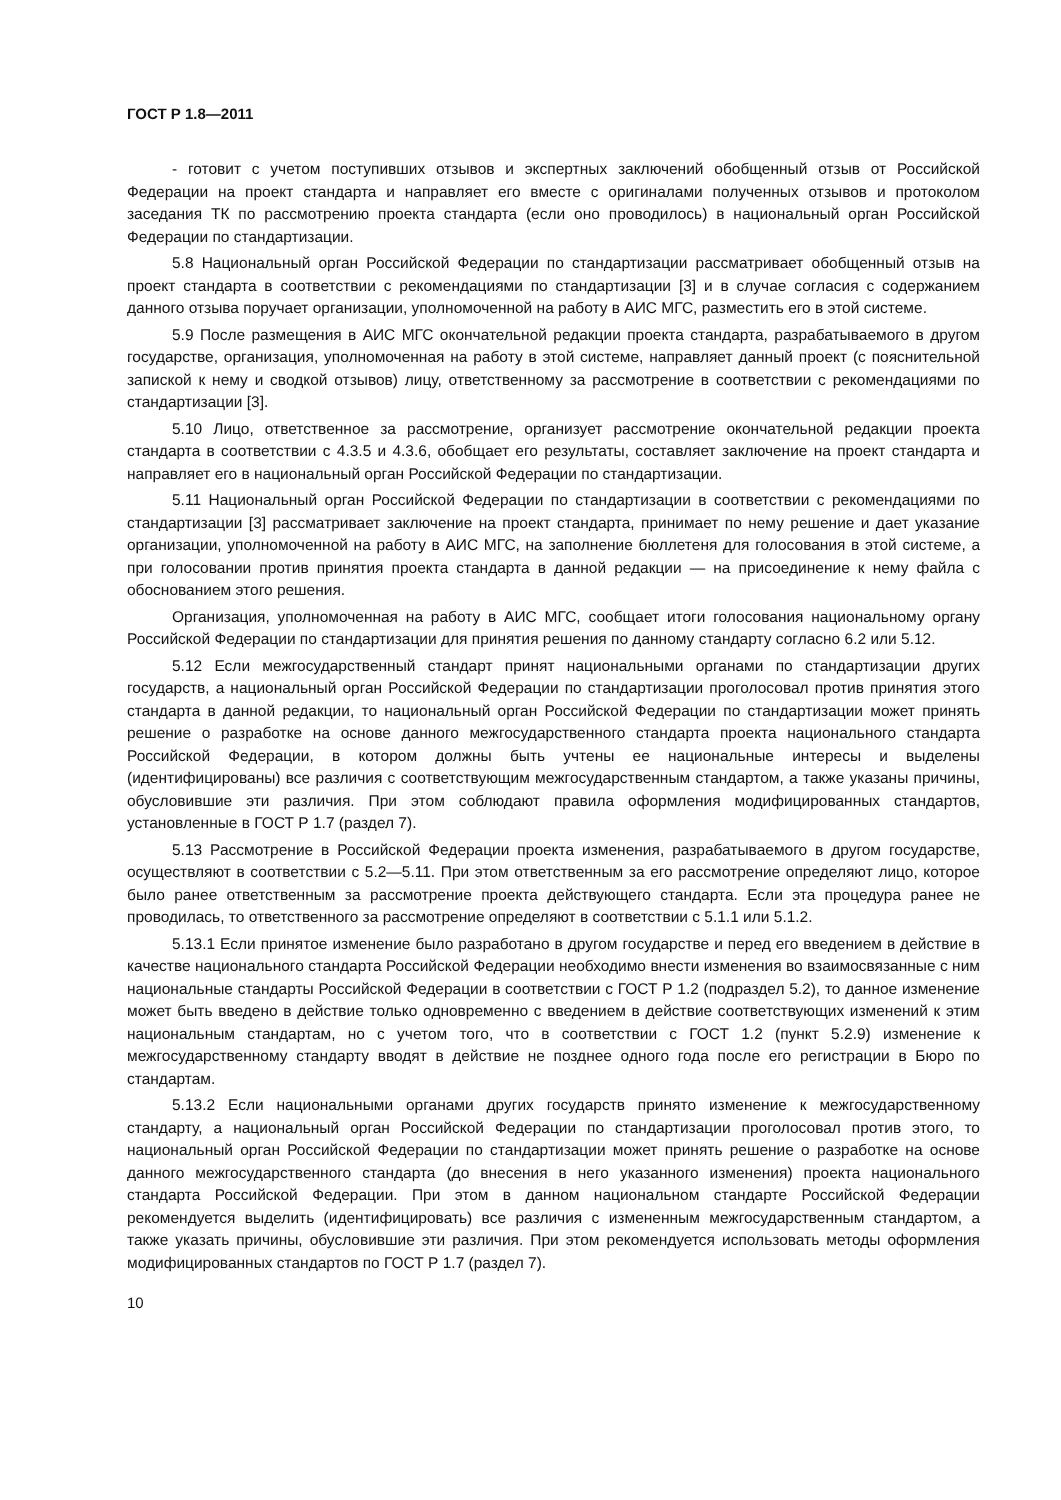ГОСТ Р 1.8—2011
- готовит с учетом поступивших отзывов и экспертных заключений обобщенный отзыв от Российской Федерации на проект стандарта и направляет его вместе с оригиналами полученных отзывов и протоколом заседания ТК по рассмотрению проекта стандарта (если оно проводилось) в национальный орган Российской Федерации по стандартизации.
5.8 Национальный орган Российской Федерации по стандартизации рассматривает обобщенный отзыв на проект стандарта в соответствии с рекомендациями по стандартизации [3] и в случае согласия с содержанием данного отзыва поручает организации, уполномоченной на работу в АИС МГС, разместить его в этой системе.
5.9 После размещения в АИС МГС окончательной редакции проекта стандарта, разрабатываемого в другом государстве, организация, уполномоченная на работу в этой системе, направляет данный проект (с пояснительной запиской к нему и сводкой отзывов) лицу, ответственному за рассмотрение в соответствии с рекомендациями по стандартизации [3].
5.10 Лицо, ответственное за рассмотрение, организует рассмотрение окончательной редакции проекта стандарта в соответствии с 4.3.5 и 4.3.6, обобщает его результаты, составляет заключение на проект стандарта и направляет его в национальный орган Российской Федерации по стандартизации.
5.11 Национальный орган Российской Федерации по стандартизации в соответствии с рекомендациями по стандартизации [3] рассматривает заключение на проект стандарта, принимает по нему решение и дает указание организации, уполномоченной на работу в АИС МГС, на заполнение бюллетеня для голосования в этой системе, а при голосовании против принятия проекта стандарта в данной редакции — на присоединение к нему файла с обоснованием этого решения.
Организация, уполномоченная на работу в АИС МГС, сообщает итоги голосования национальному органу Российской Федерации по стандартизации для принятия решения по данному стандарту согласно 6.2 или 5.12.
5.12 Если межгосударственный стандарт принят национальными органами по стандартизации других государств, а национальный орган Российской Федерации по стандартизации проголосовал против принятия этого стандарта в данной редакции, то национальный орган Российской Федерации по стандартизации может принять решение о разработке на основе данного межгосударственного стандарта проекта национального стандарта Российской Федерации, в котором должны быть учтены ее национальные интересы и выделены (идентифицированы) все различия с соответствующим межгосударственным стандартом, а также указаны причины, обусловившие эти различия. При этом соблюдают правила оформления модифицированных стандартов, установленные в ГОСТ Р 1.7 (раздел 7).
5.13 Рассмотрение в Российской Федерации проекта изменения, разрабатываемого в другом государстве, осуществляют в соответствии с 5.2—5.11. При этом ответственным за его рассмотрение определяют лицо, которое было ранее ответственным за рассмотрение проекта действующего стандарта. Если эта процедура ранее не проводилась, то ответственного за рассмотрение определяют в соответствии с 5.1.1 или 5.1.2.
5.13.1 Если принятое изменение было разработано в другом государстве и перед его введением в действие в качестве национального стандарта Российской Федерации необходимо внести изменения во взаимосвязанные с ним национальные стандарты Российской Федерации в соответствии с ГОСТ Р 1.2 (подраздел 5.2), то данное изменение может быть введено в действие только одновременно с введением в действие соответствующих изменений к этим национальным стандартам, но с учетом того, что в соответствии с ГОСТ 1.2 (пункт 5.2.9) изменение к межгосударственному стандарту вводят в действие не позднее одного года после его регистрации в Бюро по стандартам.
5.13.2 Если национальными органами других государств принято изменение к межгосударственному стандарту, а национальный орган Российской Федерации по стандартизации проголосовал против этого, то национальный орган Российской Федерации по стандартизации может принять решение о разработке на основе данного межгосударственного стандарта (до внесения в него указанного изменения) проекта национального стандарта Российской Федерации. При этом в данном национальном стандарте Российской Федерации рекомендуется выделить (идентифицировать) все различия с измененным межгосударственным стандартом, а также указать причины, обусловившие эти различия. При этом рекомендуется использовать методы оформления модифицированных стандартов по ГОСТ Р 1.7 (раздел 7).
10